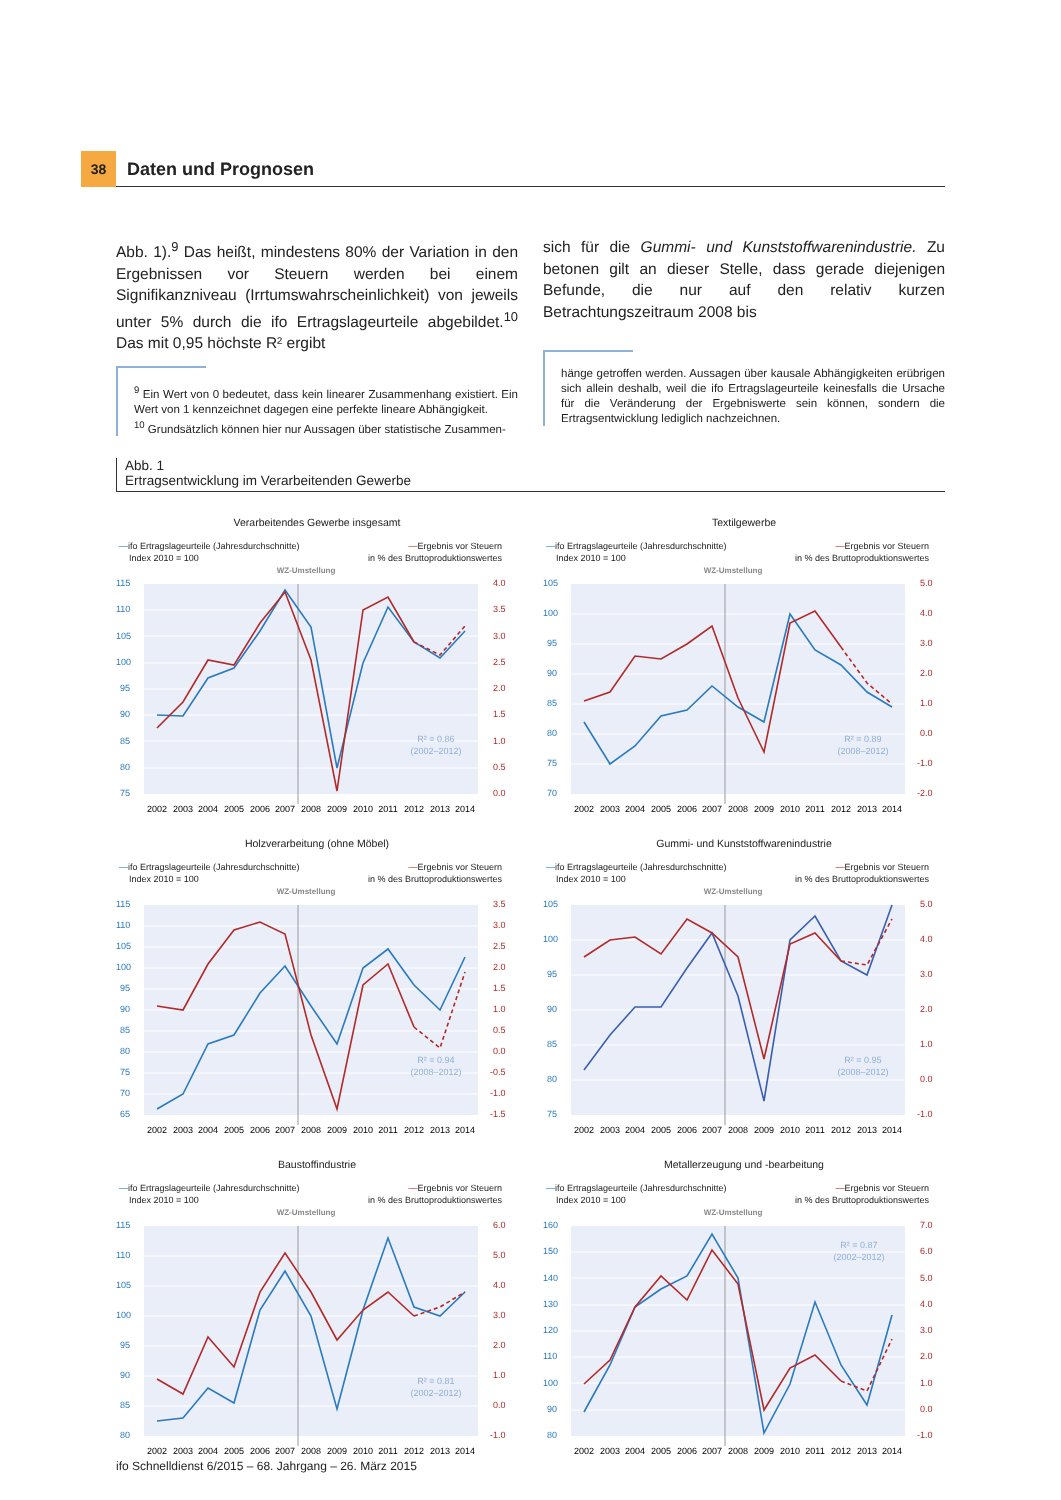38
Daten und Prognosen
Abb. 1).<sup>9</sup> Das heißt, mindestens 80% der Variation in den Ergebnissen vor Steuern werden bei einem Signifikanzniveau (Irrtumswahrscheinlichkeit) von jeweils unter 5% durch die ifo Ertragslageurteile abgebildet.<sup>10</sup> Das mit 0,95 höchste R² ergibt
<sup>9</sup> Ein Wert von 0 bedeutet, dass kein linearer Zusammenhang existiert. Ein Wert von 1 kennzeichnet dagegen eine perfekte lineare Abhängigkeit.
<sup>10</sup> Grundsätzlich können hier nur Aussagen über statistische Zusammen-
sich für die Gummi- und Kunststoffwarenindustrie. Zu betonen gilt an dieser Stelle, dass gerade diejenigen Befunde, die nur auf den relativ kurzen Betrachtungszeitraum 2008 bis
hänge getroffen werden. Aussagen über kausale Abhängigkeiten erübrigen sich allein deshalb, weil die ifo Ertragslageurteile keinesfalls die Ursache für die Veränderung der Ergebniswerte sein können, sondern die Ertragsentwicklung lediglich nachzeichnen.
Abb. 1
Ertragsentwicklung im Verarbeitenden Gewerbe
Verarbeitendes Gewerbe insgesamt
—ifo Ertragslageurteile (Jahresdurchschnitte)
Index 2010 = 100
—Ergebnis vor Steuern
in % des Bruttoproduktionswertes
WZ-Umstellung
R² = 0.86
(2002–2012)
115
110
105
100
95
90
85
80
75
4.0
3.5
3.0
2.5
2.0
1.5
1.0
0.5
0.0
2002
2003
2004
2005
2006
2007
2008
2009
2010
2011
2012
2013
2014
Textilgewerbe
—ifo Ertragslageurteile (Jahresdurchschnitte)
Index 2010 = 100
—Ergebnis vor Steuern
in % des Bruttoproduktionswertes
WZ-Umstellung
R² = 0.89
(2008–2012)
105
100
95
90
85
80
75
70
5.0
4.0
3.0
2.0
1.0
0.0
-1.0
-2.0
2002
2003
2004
2005
2006
2007
2008
2009
2010
2011
2012
2013
2014
Holzverarbeitung (ohne Möbel)
—ifo Ertragslageurteile (Jahresdurchschnitte)
Index 2010 = 100
—Ergebnis vor Steuern
in % des Bruttoproduktionswertes
WZ-Umstellung
R² = 0.94
(2008–2012)
115
110
105
100
95
90
85
80
75
70
65
3.5
3.0
2.5
2.0
1.5
1.0
0.5
0.0
-0.5
-1.0
-1.5
2002
2003
2004
2005
2006
2007
2008
2009
2010
2011
2012
2013
2014
Gummi- und Kunststoffwarenindustrie
—ifo Ertragslageurteile (Jahresdurchschnitte)
Index 2010 = 100
—Ergebnis vor Steuern
in % des Bruttoproduktionswertes
WZ-Umstellung
R² = 0.95
(2008–2012)
105
100
95
90
85
80
75
5.0
4.0
3.0
2.0
1.0
0.0
-1.0
2002
2003
2004
2005
2006
2007
2008
2009
2010
2011
2012
2013
2014
Baustoffindustrie
—ifo Ertragslageurteile (Jahresdurchschnitte)
Index 2010 = 100
—Ergebnis vor Steuern
in % des Bruttoproduktionswertes
WZ-Umstellung
R² = 0.81
(2002–2012)
115
110
105
100
95
90
85
80
6.0
5.0
4.0
3.0
2.0
1.0
0.0
-1.0
2002
2003
2004
2005
2006
2007
2008
2009
2010
2011
2012
2013
2014
Metallerzeugung und -bearbeitung
—ifo Ertragslageurteile (Jahresdurchschnitte)
Index 2010 = 100
—Ergebnis vor Steuern
in % des Bruttoproduktionswertes
WZ-Umstellung
R² = 0.87
(2002–2012)
160
150
140
130
120
110
100
90
80
7.0
6.0
5.0
4.0
3.0
2.0
1.0
0.0
-1.0
2002
2003
2004
2005
2006
2007
2008
2009
2010
2011
2012
2013
2014
ifo Schnelldienst 6/2015 – 68. Jahrgang – 26. März 2015